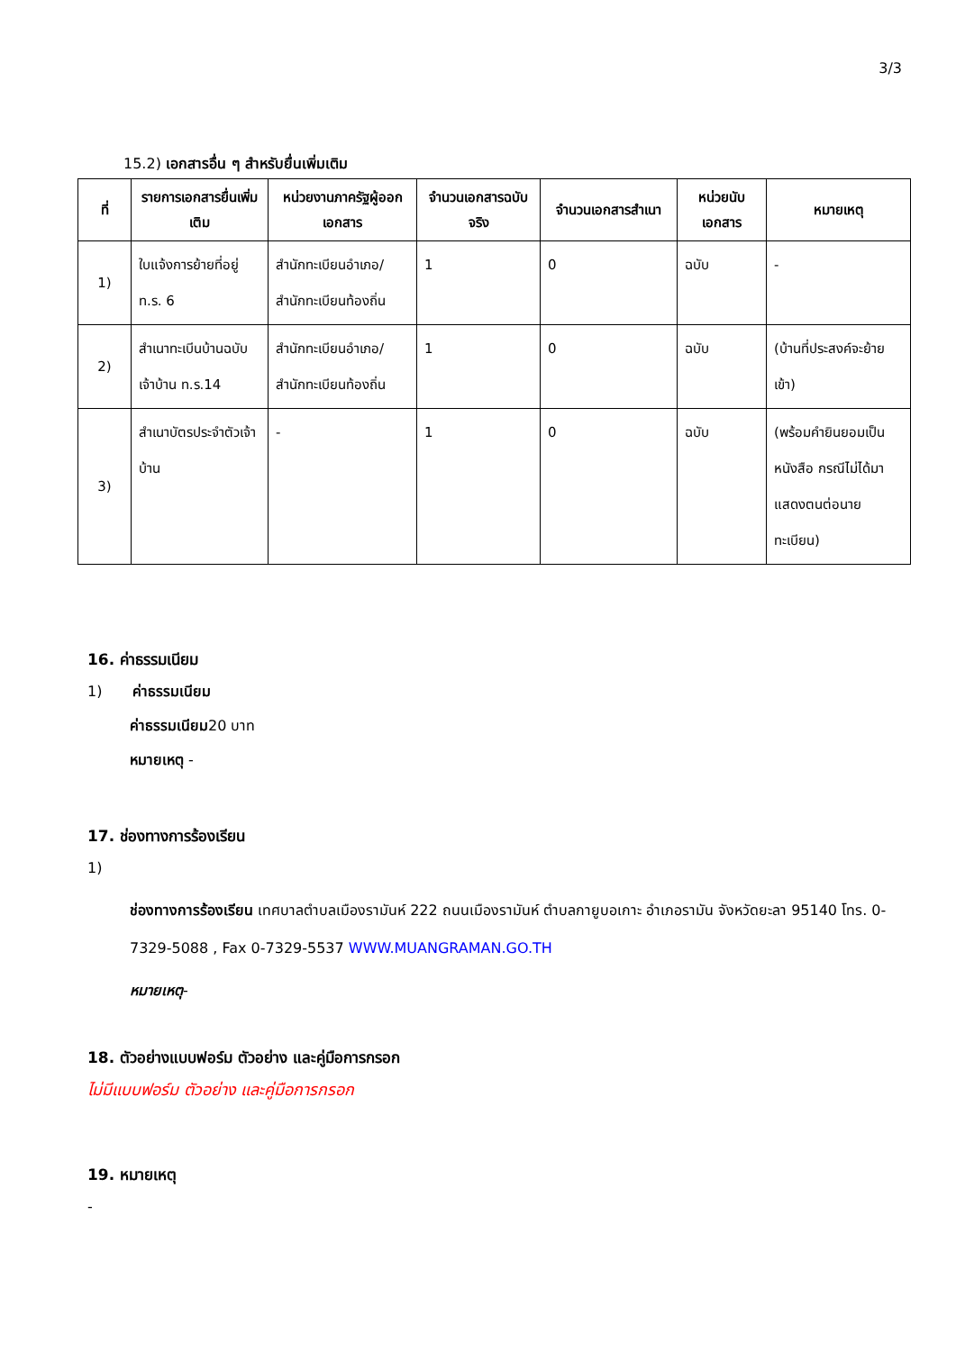3/3
15.2) เอกสารอื่น ๆ สำหรับยื่นเพิ่มเติม
| ที่ | รายการเอกสารยื่นเพิ่มเติม | หน่วยงานภาครัฐผู้ออกเอกสาร | จำนวนเอกสารฉบับจริง | จำนวนเอกสารสำเนา | หน่วยนับเอกสาร | หมายเหตุ |
| --- | --- | --- | --- | --- | --- | --- |
| 1) | ใบแจ้งการย้ายที่อยู่ ท.ร. 6 | สำนักทะเบียนอำเภอ/สำนักทะเบียนท้องถิ่น | 1 | 0 | ฉบับ | - |
| 2) | สำเนาทะเบีนบ้านฉบับเจ้าบ้าน ท.ร.14 | สำนักทะเบียนอำเภอ/สำนักทะเบียนท้องถิ่น | 1 | 0 | ฉบับ | (บ้านที่ประสงค์จะย้ายเข้า) |
| 3) | สำเนาบัตรประจำตัวเจ้าบ้าน | - | 1 | 0 | ฉบับ | (พร้อมคำยินยอมเป็นหนังสือ กรณีไม่ได้มาแสดงตนต่อนายทะเบียน) |
16. ค่าธรรมเนียม
1) ค่าธรรมเนียม
ค่าธรรมเนียม20 บาท
หมายเหตุ -
17. ช่องทางการร้องเรียน
1)
ช่องทางการร้องเรียน เทศบาลตำบลเมืองรามันห์ 222 ถนนเมืองรามันห์ ตำบลกายูบอเกาะ อำเภอรามัน จังหวัดยะลา 95140 โทร. 0-7329-5088 , Fax 0-7329-5537 WWW.MUANGRAMAN.GO.TH
หมายเหตุ-
18. ตัวอย่างแบบฟอร์ม ตัวอย่าง และคู่มือการกรอก
ไม่มีแบบฟอร์ม ตัวอย่าง และคู่มือการกรอก
19. หมายเหตุ
-